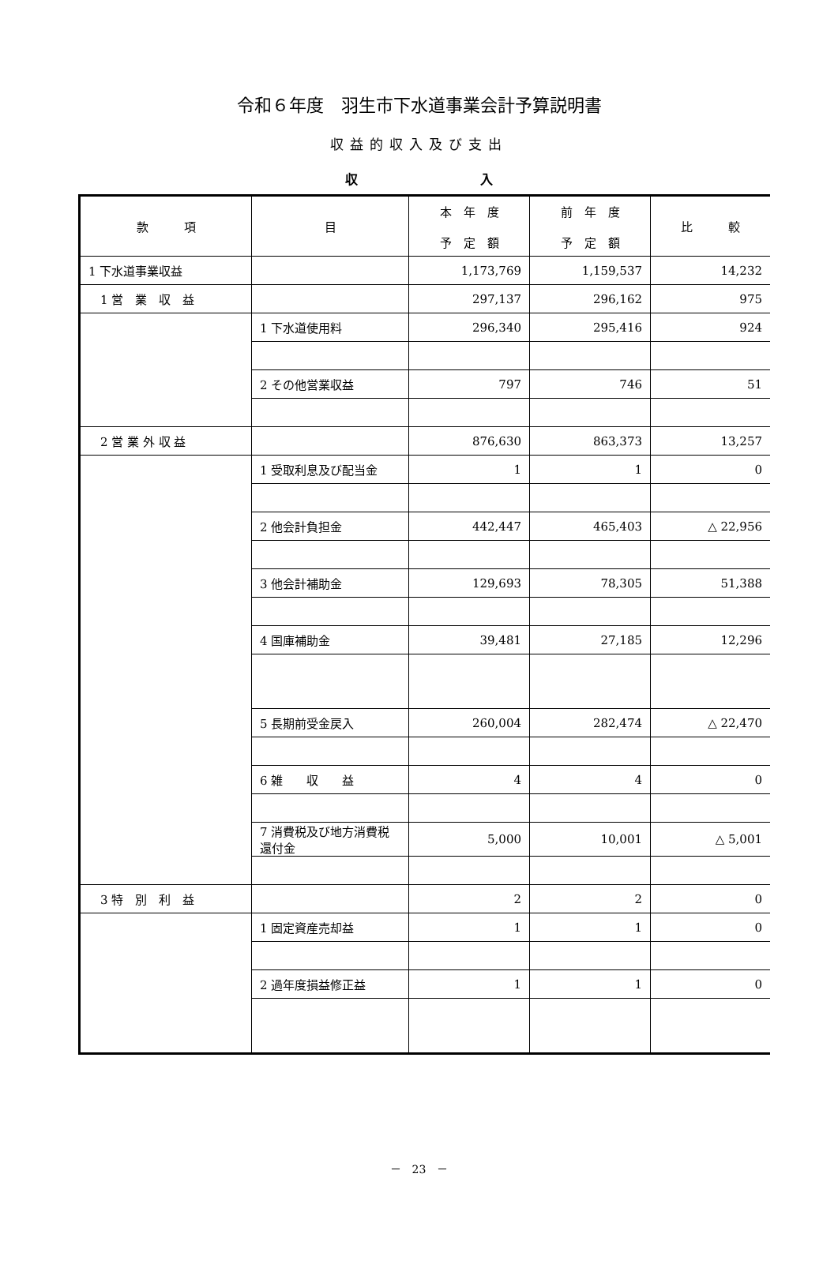令和６年度　羽生市下水道事業会計予算説明書
収益的収入及び支出
収 入
| 款 項 | 目 | 本 年 度 予 定 額 | 前 年 度 予 定 額 | 比 較 |
| --- | --- | --- | --- | --- |
| 1 下水道事業収益 | | 1,173,769 | 1,159,537 | 14,232 |
| 1 営 業 収 益 | | 297,137 | 296,162 | 975 |
| | 1 下水道使用料 | 296,340 | 295,416 | 924 |
| | 2 その他営業収益 | 797 | 746 | 51 |
| 2 営 業 外 収 益 | | 876,630 | 863,373 | 13,257 |
| | 1 受取利息及び配当金 | 1 | 1 | 0 |
| | 2 他会計負担金 | 442,447 | 465,403 | △ 22,956 |
| | 3 他会計補助金 | 129,693 | 78,305 | 51,388 |
| | 4 国庫補助金 | 39,481 | 27,185 | 12,296 |
| | 5 長期前受金戻入 | 260,004 | 282,474 | △ 22,470 |
| | 6 雑 収 益 | 4 | 4 | 0 |
| | 7 消費税及び地方消費税還付金 | 5,000 | 10,001 | △ 5,001 |
| 3 特 別 利 益 | | 2 | 2 | 0 |
| | 1 固定資産売却益 | 1 | 1 | 0 |
| | 2 過年度損益修正益 | 1 | 1 | 0 |
－　23　－